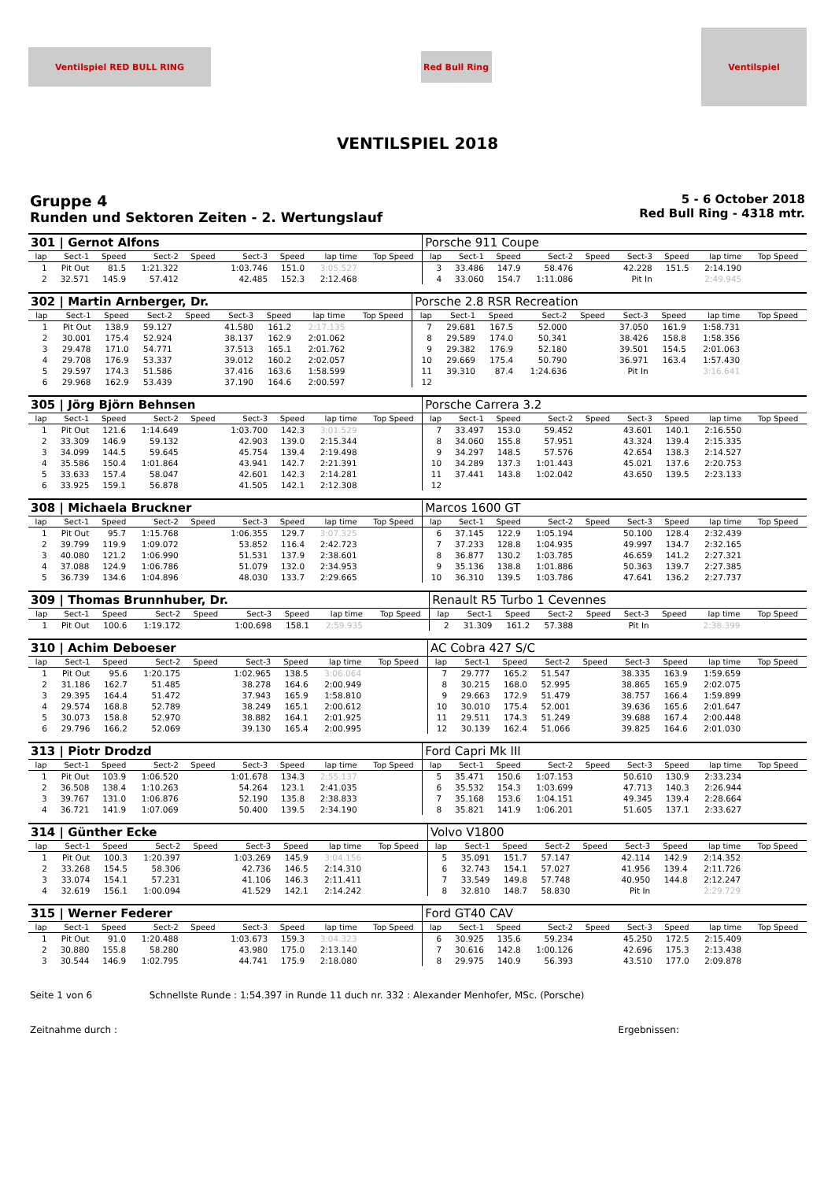Ventilspiel RED BULL RING
Red Bull Ring
Ventilspiel
VENTILSPIEL 2018
Gruppe 4
Runden und Sektoren Zeiten - 2. Wertungslauf
5 - 6 October 2018
Red Bull Ring - 4318 mtr.
| 301 / Gernot Alfons | | | | | | | | | | Porsche 911 Coupe | | | | | | | | | |
| lap | Sect-1 | Speed | Sect-2 | Speed | Sect-3 | Speed | lap time | Top Speed | | lap | Sect-1 | Speed | Sect-2 | Speed | Sect-3 | Speed | lap time | Top Speed | |
| 1 | Pit Out | 81.5 | 1:21.322 | | 1:03.746 | 151.0 | 3:05.527 | | | 3 | 33.486 | 147.9 | 58.476 | | 42.228 | 151.5 | 2:14.190 | | |
| 2 | 32.571 | 145.9 | 57.412 | | 42.485 | 152.3 | 2:12.468 | | | 4 | 33.060 | 154.7 | 1:11.086 | | Pit In | | 2:49.945 | | |
| 302 / Martin Arnberger, Dr. | | | | | | | | | | Porsche 2.8 RSR Recreation | | | | | | | | | |
| lap | Sect-1 | Speed | Sect-2 | Speed | Sect-3 | Speed | lap time | Top Speed | | lap | Sect-1 | Speed | Sect-2 | Speed | Sect-3 | Speed | lap time | Top Speed | |
| 1 | Pit Out | 138.9 | 59.127 | | 41.580 | 161.2 | 2:17.135 | | | 7 | 29.681 | 167.5 | 52.000 | | 37.050 | 161.9 | 1:58.731 | | |
| 2 | 30.001 | 175.4 | 52.924 | | 38.137 | 162.9 | 2:01.062 | | | 8 | 29.589 | 174.0 | 50.341 | | 38.426 | 158.8 | 1:58.356 | | |
| 3 | 29.478 | 171.0 | 54.771 | | 37.513 | 165.1 | 2:01.762 | | | 9 | 29.382 | 176.9 | 52.180 | | 39.501 | 154.5 | 2:01.063 | | |
| 4 | 29.708 | 176.9 | 53.337 | | 39.012 | 160.2 | 2:02.057 | | | 10 | 29.669 | 175.4 | 50.790 | | 36.971 | 163.4 | 1:57.430 | | |
| 5 | 29.597 | 174.3 | 51.586 | | 37.416 | 163.6 | 1:58.599 | | | 11 | 39.310 | 87.4 | 1:24.636 | | Pit In | | 3:16.641 | | |
| 6 | 29.968 | 162.9 | 53.439 | | 37.190 | 164.6 | 2:00.597 | | | 12 | | | | | | | | | |
| 305 / Jörg Björn Behnsen | | | | | | | | | | Porsche Carrera 3.2 | | | | | | | | | |
| lap | Sect-1 | Speed | Sect-2 | Speed | Sect-3 | Speed | lap time | Top Speed | | lap | Sect-1 | Speed | Sect-2 | Speed | Sect-3 | Speed | lap time | Top Speed | |
| 1 | Pit Out | 121.6 | 1:14.649 | | 1:03.700 | 142.3 | 3:01.529 | | | 7 | 33.497 | 153.0 | 59.452 | | 43.601 | 140.1 | 2:16.550 | | |
| 2 | 33.309 | 146.9 | 59.132 | | 42.903 | 139.0 | 2:15.344 | | | 8 | 34.060 | 155.8 | 57.951 | | 43.324 | 139.4 | 2:15.335 | | |
| 3 | 34.099 | 144.5 | 59.645 | | 45.754 | 139.4 | 2:19.498 | | | 9 | 34.297 | 148.5 | 57.576 | | 42.654 | 138.3 | 2:14.527 | | |
| 4 | 35.586 | 150.4 | 1:01.864 | | 43.941 | 142.7 | 2:21.391 | | | 10 | 34.289 | 137.3 | 1:01.443 | | 45.021 | 137.6 | 2:20.753 | | |
| 5 | 33.633 | 157.4 | 58.047 | | 42.601 | 142.3 | 2:14.281 | | | 11 | 37.441 | 143.8 | 1:02.042 | | 43.650 | 139.5 | 2:23.133 | | |
| 6 | 33.925 | 159.1 | 56.878 | | 41.505 | 142.1 | 2:12.308 | | | 12 | | | | | | | | | |
| 308 / Michaela Bruckner | | | | | | | | | | Marcos 1600 GT | | | | | | | | | |
| lap | Sect-1 | Speed | Sect-2 | Speed | Sect-3 | Speed | lap time | Top Speed | | lap | Sect-1 | Speed | Sect-2 | Speed | Sect-3 | Speed | lap time | Top Speed | |
| 1 | Pit Out | 95.7 | 1:15.768 | | 1:06.355 | 129.7 | 3:07.325 | | | 6 | 37.145 | 122.9 | 1:05.194 | | 50.100 | 128.4 | 2:32.439 | | |
| 2 | 39.799 | 119.9 | 1:09.072 | | 53.852 | 116.4 | 2:42.723 | | | 7 | 37.233 | 128.8 | 1:04.935 | | 49.997 | 134.7 | 2:32.165 | | |
| 3 | 40.080 | 121.2 | 1:06.990 | | 51.531 | 137.9 | 2:38.601 | | | 8 | 36.877 | 130.2 | 1:03.785 | | 46.659 | 141.2 | 2:27.321 | | |
| 4 | 37.088 | 124.9 | 1:06.786 | | 51.079 | 132.0 | 2:34.953 | | | 9 | 35.136 | 138.8 | 1:01.886 | | 50.363 | 139.7 | 2:27.385 | | |
| 5 | 36.739 | 134.6 | 1:04.896 | | 48.030 | 133.7 | 2:29.665 | | | 10 | 36.310 | 139.5 | 1:03.786 | | 47.641 | 136.2 | 2:27.737 | | |
| 309 / Thomas Brunnhuber, Dr. | | | | | | | | | | Renault R5 Turbo 1 Cevennes | | | | | | | | | |
| lap | Sect-1 | Speed | Sect-2 | Speed | Sect-3 | Speed | lap time | Top Speed | | lap | Sect-1 | Speed | Sect-2 | Speed | Sect-3 | Speed | lap time | Top Speed | |
| 1 | Pit Out | 100.6 | 1:19.172 | | 1:00.698 | 158.1 | 2:59.935 | | | 2 | 31.309 | 161.2 | 57.388 | | Pit In | | 2:38.399 | | |
| 310 / Achim Deboeser | | | | | | | | | | AC Cobra 427 S/C | | | | | | | | | |
| lap | Sect-1 | Speed | Sect-2 | Speed | Sect-3 | Speed | lap time | Top Speed | | lap | Sect-1 | Speed | Sect-2 | Speed | Sect-3 | Speed | lap time | Top Speed | |
| 1 | Pit Out | 95.6 | 1:20.175 | | 1:02.965 | 138.5 | 3:06.064 | | | 7 | 29.777 | 165.2 | 51.547 | | 38.335 | 163.9 | 1:59.659 | | |
| 2 | 31.186 | 162.7 | 51.485 | | 38.278 | 164.6 | 2:00.949 | | | 8 | 30.215 | 168.0 | 52.995 | | 38.865 | 165.9 | 2:02.075 | | |
| 3 | 29.395 | 164.4 | 51.472 | | 37.943 | 165.9 | 1:58.810 | | | 9 | 29.663 | 172.9 | 51.479 | | 38.757 | 166.4 | 1:59.899 | | |
| 4 | 29.574 | 168.8 | 52.789 | | 38.249 | 165.1 | 2:00.612 | | | 10 | 30.010 | 175.4 | 52.001 | | 39.636 | 165.6 | 2:01.647 | | |
| 5 | 30.073 | 158.8 | 52.970 | | 38.882 | 164.1 | 2:01.925 | | | 11 | 29.511 | 174.3 | 51.249 | | 39.688 | 167.4 | 2:00.448 | | |
| 6 | 29.796 | 166.2 | 52.069 | | 39.130 | 165.4 | 2:00.995 | | | 12 | 30.139 | 162.4 | 51.066 | | 39.825 | 164.6 | 2:01.030 | | |
| 313 / Piotr Drodzd | | | | | | | | | | Ford Capri Mk III | | | | | | | | | |
| lap | Sect-1 | Speed | Sect-2 | Speed | Sect-3 | Speed | lap time | Top Speed | | lap | Sect-1 | Speed | Sect-2 | Speed | Sect-3 | Speed | lap time | Top Speed | |
| 1 | Pit Out | 103.9 | 1:06.520 | | 1:01.678 | 134.3 | 2:55.137 | | | 5 | 35.471 | 150.6 | 1:07.153 | | 50.610 | 130.9 | 2:33.234 | | |
| 2 | 36.508 | 138.4 | 1:10.263 | | 54.264 | 123.1 | 2:41.035 | | | 6 | 35.532 | 154.3 | 1:03.699 | | 47.713 | 140.3 | 2:26.944 | | |
| 3 | 39.767 | 131.0 | 1:06.876 | | 52.190 | 135.8 | 2:38.833 | | | 7 | 35.168 | 153.6 | 1:04.151 | | 49.345 | 139.4 | 2:28.664 | | |
| 4 | 36.721 | 141.9 | 1:07.069 | | 50.400 | 139.5 | 2:34.190 | | | 8 | 35.821 | 141.9 | 1:06.201 | | 51.605 | 137.1 | 2:33.627 | | |
| 314 / Günther Ecke | | | | | | | | | | Volvo V1800 | | | | | | | | | |
| lap | Sect-1 | Speed | Sect-2 | Speed | Sect-3 | Speed | lap time | Top Speed | | lap | Sect-1 | Speed | Sect-2 | Speed | Sect-3 | Speed | lap time | Top Speed | |
| 1 | Pit Out | 100.3 | 1:20.397 | | 1:03.269 | 145.9 | 3:04.156 | | | 5 | 35.091 | 151.7 | 57.147 | | 42.114 | 142.9 | 2:14.352 | | |
| 2 | 33.268 | 154.5 | 58.306 | | 42.736 | 146.5 | 2:14.310 | | | 6 | 32.743 | 154.1 | 57.027 | | 41.956 | 139.4 | 2:11.726 | | |
| 3 | 33.074 | 154.1 | 57.231 | | 41.106 | 146.3 | 2:11.411 | | | 7 | 33.549 | 149.8 | 57.748 | | 40.950 | 144.8 | 2:12.247 | | |
| 4 | 32.619 | 156.1 | 1:00.094 | | 41.529 | 142.1 | 2:14.242 | | | 8 | 32.810 | 148.7 | 58.830 | | Pit In | | 2:29.729 | | |
| 315 / Werner Federer | | | | | | | | | | Ford GT40 CAV | | | | | | | | | |
| lap | Sect-1 | Speed | Sect-2 | Speed | Sect-3 | Speed | lap time | Top Speed | | lap | Sect-1 | Speed | Sect-2 | Speed | Sect-3 | Speed | lap time | Top Speed | |
| 1 | Pit Out | 91.0 | 1:20.488 | | 1:03.673 | 159.3 | 3:04.323 | | | 6 | 30.925 | 135.6 | 59.234 | | 45.250 | 172.5 | 2:15.409 | | |
| 2 | 30.880 | 155.8 | 58.280 | | 43.980 | 175.0 | 2:13.140 | | | 7 | 30.616 | 142.8 | 1:00.126 | | 42.696 | 175.3 | 2:13.438 | | |
| 3 | 30.544 | 146.9 | 1:02.795 | | 44.741 | 175.9 | 2:18.080 | | | 8 | 29.975 | 140.9 | 56.393 | | 43.510 | 177.0 | 2:09.878 | | |
Seite 1 von 6 Schnellste Runde : 1:54.397 in Runde 11 duch nr. 332 : Alexander Menhofer, MSc. (Porsche)
Zeitnahme durch : Ergebnissen: